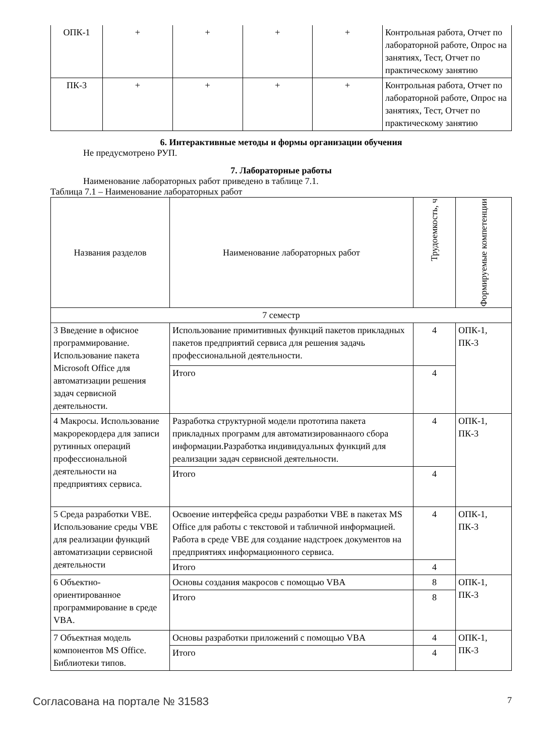| ОПК-1 | + | + | + | + | Контрольная работа, Отчет по лабораторной работе, Опрос на занятиях, Тест, Отчет по практическому занятию |
| ПК-3 | + | + | + | + | Контрольная работа, Отчет по лабораторной работе, Опрос на занятиях, Тест, Отчет по практическому занятию |
6. Интерактивные методы и формы организации обучения
Не предусмотрено РУП.
7. Лабораторные работы
Наименование лабораторных работ приведено в таблице 7.1.
Таблица 7.1 – Наименование лабораторных работ
| Названия разделов | Наименование лабораторных работ | Трудоемкость, ч | Формируемые компетенции |
| --- | --- | --- | --- |
| 7 семестр | | | |
| 3 Введение в офисное программирование. Использование пакета Microsoft Office для автоматизации решения задач сервисной деятельности. | Использование примитивных функций пакетов прикладных пакетов предприятий сервиса для решения задачь профессиональной деятельности. | 4 | ОПК-1, ПК-3 |
| | Итого | 4 | |
| 4 Макросы. Использование макрорекордера для записи рутинных операций профессиональной деятельности на предприятиях сервиса. | Разработка структурной модели прототипа пакета прикладных программ для автоматизированнаого сбора информации.Разработка индивидуальных функций для реализации задач сервисной деятельности. | 4 | ОПК-1, ПК-3 |
| | Итого | 4 | |
| 5 Среда разработки VBE. Использование среды VBE для реализации функций автоматизации сервисной деятельности | Освоение интерфейса среды разработки VBE в пакетах MS Office для работы с текстовой и табличной информацией. Работа в среде VBE для создание надстроек документов на предприятиях информационного сервиса. | 4 | ОПК-1, ПК-3 |
| | Итого | 4 | |
| 6 Объектно-ориентированное программирование в среде VBA. | Основы создания макросов с помощью VBA | 8 | ОПК-1, ПК-3 |
| | Итого | 8 | |
| 7 Объектная модель компонентов MS Office. Библиотеки типов. | Основы разработки приложений с помощью VBA | 4 | ОПК-1, ПК-3 |
| | Итого | 4 | |
Согласована на портале № 31583 7